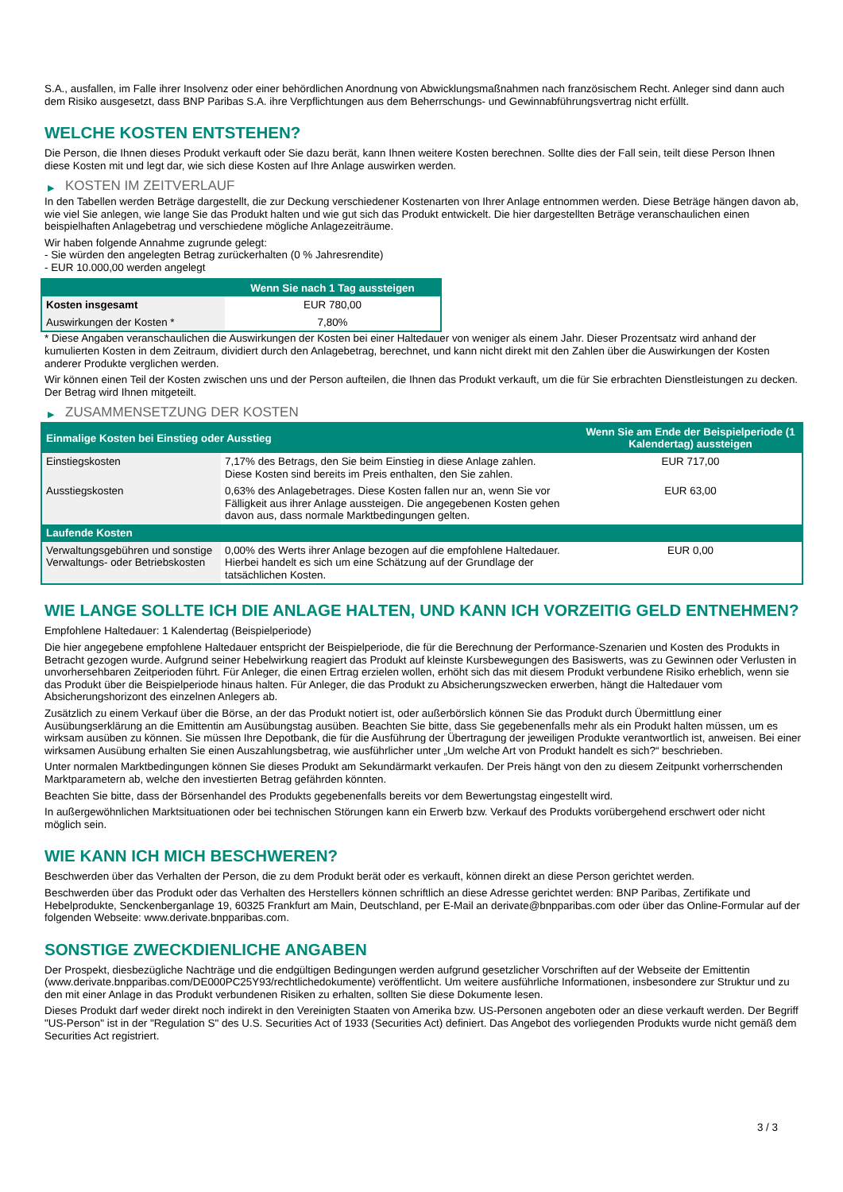S.A., ausfallen, im Falle ihrer Insolvenz oder einer behördlichen Anordnung von Abwicklungsmaßnahmen nach französischem Recht. Anleger sind dann auch dem Risiko ausgesetzt, dass BNP Paribas S.A. ihre Verpflichtungen aus dem Beherrschungs- und Gewinnabführungsvertrag nicht erfüllt.
WELCHE KOSTEN ENTSTEHEN?
Die Person, die Ihnen dieses Produkt verkauft oder Sie dazu berät, kann Ihnen weitere Kosten berechnen. Sollte dies der Fall sein, teilt diese Person Ihnen diese Kosten mit und legt dar, wie sich diese Kosten auf Ihre Anlage auswirken werden.
▶ KOSTEN IM ZEITVERLAUF
In den Tabellen werden Beträge dargestellt, die zur Deckung verschiedener Kostenarten von Ihrer Anlage entnommen werden. Diese Beträge hängen davon ab, wie viel Sie anlegen, wie lange Sie das Produkt halten und wie gut sich das Produkt entwickelt. Die hier dargestellten Beträge veranschaulichen einen beispielhaften Anlagebetrag und verschiedene mögliche Anlagezeiträume.
Wir haben folgende Annahme zugrunde gelegt:
- Sie würden den angelegten Betrag zurückerhalten (0 % Jahresrendite)
- EUR 10.000,00 werden angelegt
| | Wenn Sie nach 1 Tag aussteigen |
| --- | --- |
| Kosten insgesamt | EUR 780,00 |
| Auswirkungen der Kosten * | 7,80% |
* Diese Angaben veranschaulichen die Auswirkungen der Kosten bei einer Haltedauer von weniger als einem Jahr. Dieser Prozentsatz wird anhand der kumulierten Kosten in dem Zeitraum, dividiert durch den Anlagebetrag, berechnet, und kann nicht direkt mit den Zahlen über die Auswirkungen der Kosten anderer Produkte verglichen werden.
Wir können einen Teil der Kosten zwischen uns und der Person aufteilen, die Ihnen das Produkt verkauft, um die für Sie erbrachten Dienstleistungen zu decken. Der Betrag wird Ihnen mitgeteilt.
▶ ZUSAMMENSETZUNG DER KOSTEN
| Einmalige Kosten bei Einstieg oder Ausstieg | | Wenn Sie am Ende der Beispielperiode (1 Kalendertag) aussteigen |
| --- | --- | --- |
| Einstiegskosten | 7,17% des Betrags, den Sie beim Einstieg in diese Anlage zahlen. Diese Kosten sind bereits im Preis enthalten, den Sie zahlen. | EUR 717,00 |
| Ausstiegskosten | 0,63% des Anlagebetrages. Diese Kosten fallen nur an, wenn Sie vor Fälligkeit aus ihrer Anlage aussteigen. Die angegebenen Kosten gehen davon aus, dass normale Marktbedingungen gelten. | EUR 63,00 |
| Laufende Kosten | | |
| Verwaltungsgebühren und sonstige Verwaltungs- oder Betriebskosten | 0,00% des Werts ihrer Anlage bezogen auf die empfohlene Haltedauer. Hierbei handelt es sich um eine Schätzung auf der Grundlage der tatsächlichen Kosten. | EUR 0,00 |
WIE LANGE SOLLTE ICH DIE ANLAGE HALTEN, UND KANN ICH VORZEITIG GELD ENTNEHMEN?
Empfohlene Haltedauer: 1 Kalendertag (Beispielperiode)
Die hier angegebene empfohlene Haltedauer entspricht der Beispielperiode, die für die Berechnung der Performance-Szenarien und Kosten des Produkts in Betracht gezogen wurde. Aufgrund seiner Hebelwirkung reagiert das Produkt auf kleinste Kursbewegungen des Basiswerts, was zu Gewinnen oder Verlusten in unvorhersehbaren Zeitperioden führt. Für Anleger, die einen Ertrag erzielen wollen, erhöht sich das mit diesem Produkt verbundene Risiko erheblich, wenn sie das Produkt über die Beispielperiode hinaus halten. Für Anleger, die das Produkt zu Absicherungszwecken erwerben, hängt die Haltedauer vom Absicherungshorizont des einzelnen Anlegers ab.
Zusätzlich zu einem Verkauf über die Börse, an der das Produkt notiert ist, oder außerbörslich können Sie das Produkt durch Übermittlung einer Ausübungserklärung an die Emittentin am Ausübungstag ausüben. Beachten Sie bitte, dass Sie gegebenenfalls mehr als ein Produkt halten müssen, um es wirksam ausüben zu können. Sie müssen Ihre Depotbank, die für die Ausführung der Übertragung der jeweiligen Produkte verantwortlich ist, anweisen. Bei einer wirksamen Ausübung erhalten Sie einen Auszahlungsbetrag, wie ausführlicher unter „Um welche Art von Produkt handelt es sich?“ beschrieben.
Unter normalen Marktbedingungen können Sie dieses Produkt am Sekundärmarkt verkaufen. Der Preis hängt von den zu diesem Zeitpunkt vorherrschenden Marktparametern ab, welche den investierten Betrag gefährden könnten.
Beachten Sie bitte, dass der Börsenhandel des Produkts gegebenenfalls bereits vor dem Bewertungstag eingestellt wird.
In außergewöhnlichen Marktsituationen oder bei technischen Störungen kann ein Erwerb bzw. Verkauf des Produkts vorübergehend erschwert oder nicht möglich sein.
WIE KANN ICH MICH BESCHWEREN?
Beschwerden über das Verhalten der Person, die zu dem Produkt berät oder es verkauft, können direkt an diese Person gerichtet werden.
Beschwerden über das Produkt oder das Verhalten des Herstellers können schriftlich an diese Adresse gerichtet werden: BNP Paribas, Zertifikate und Hebelprodukte, Senckenberganlage 19, 60325 Frankfurt am Main, Deutschland, per E-Mail an derivate@bnpparibas.com oder über das Online-Formular auf der folgenden Webseite: www.derivate.bnpparibas.com.
SONSTIGE ZWECKDIENLICHE ANGABEN
Der Prospekt, diesbezügliche Nachträge und die endgültigen Bedingungen werden aufgrund gesetzlicher Vorschriften auf der Webseite der Emittentin (www.derivate.bnpparibas.com/DE000PC25Y93/rechtlichedokumente) veröffentlicht. Um weitere ausführliche Informationen, insbesondere zur Struktur und zu den mit einer Anlage in das Produkt verbundenen Risiken zu erhalten, sollten Sie diese Dokumente lesen.
Dieses Produkt darf weder direkt noch indirekt in den Vereinigten Staaten von Amerika bzw. US-Personen angeboten oder an diese verkauft werden. Der Begriff "US-Person" ist in der "Regulation S" des U.S. Securities Act of 1933 (Securities Act) definiert. Das Angebot des vorliegenden Produkts wurde nicht gemäß dem Securities Act registriert.
3 / 3